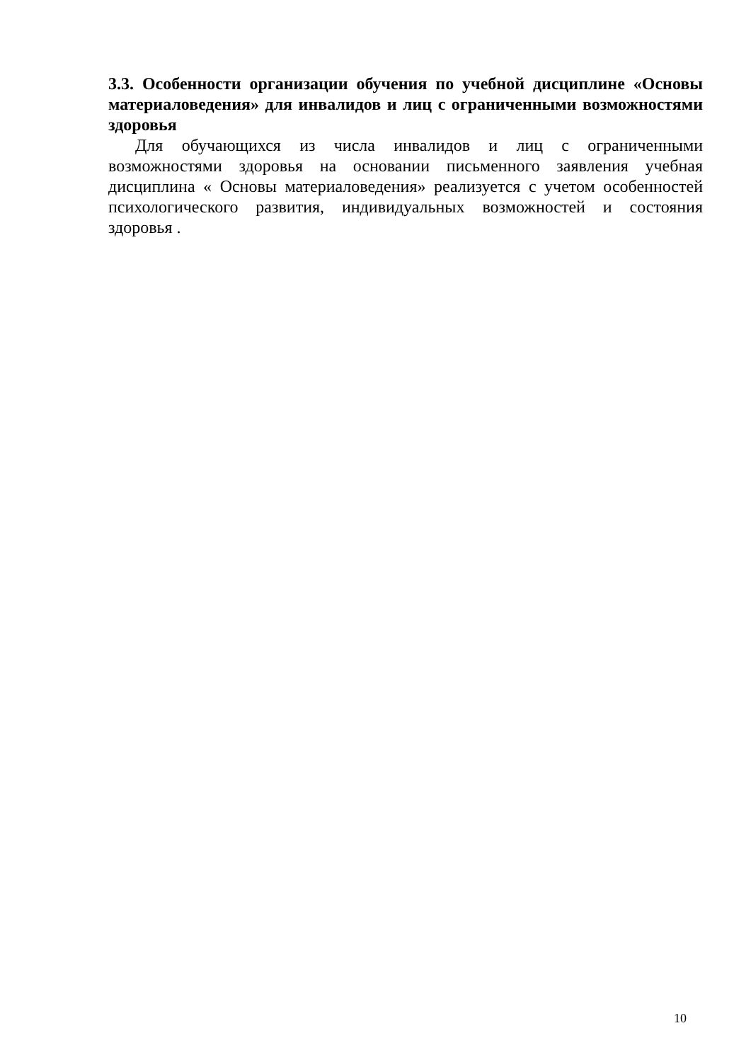3.3. Особенности организации обучения по учебной дисциплине «Основы материаловедения» для инвалидов и лиц с ограниченными возможностями здоровья
Для обучающихся из числа инвалидов и лиц с ограниченными возможностями здоровья на основании письменного заявления учебная дисциплина « Основы материаловедения» реализуется с учетом особенностей психологического развития, индивидуальных возможностей и состояния здоровья .
10